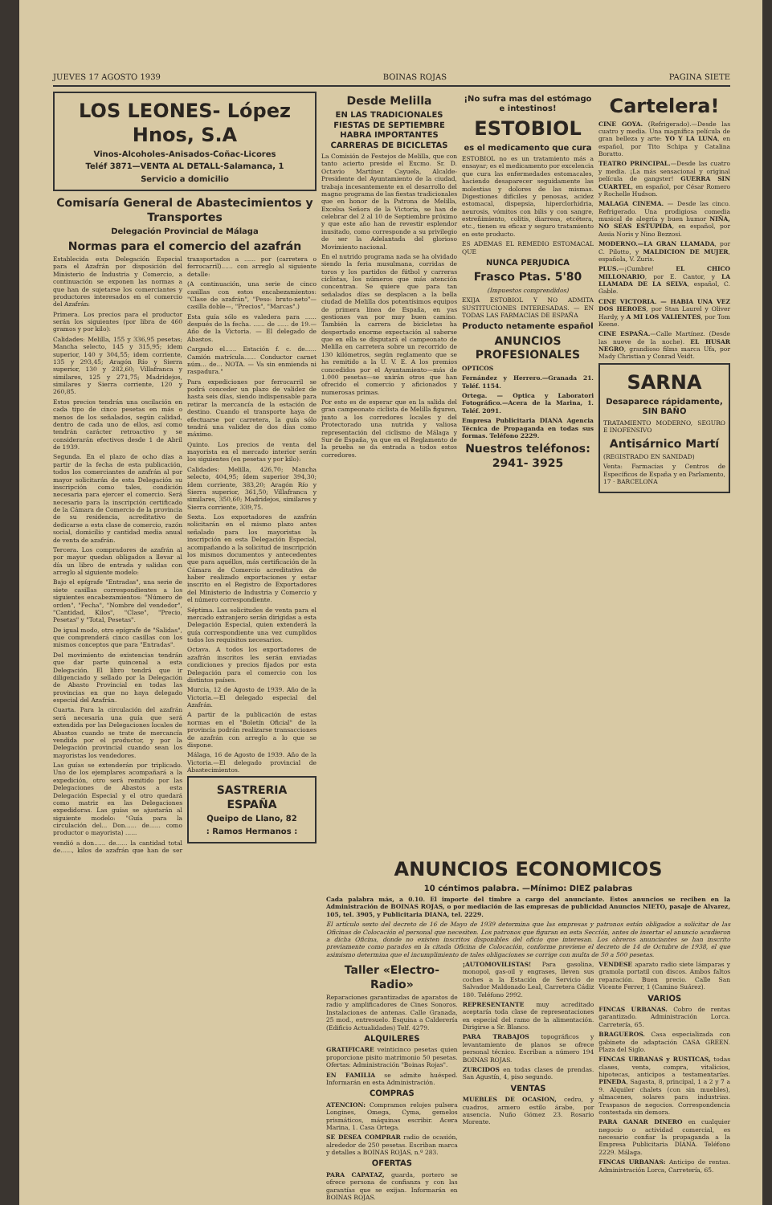JUEVES 17 AGOSTO 1939 BOINAS ROJAS PAGINA SIETE
LOS LEONES- López Hnos, S.A
Vinos-Alcoholes-Anisados-Coñac-Licores
Teléf 3871—VENTA AL DETALL-Salamanca, 1
Servicio a domicilio
Comisaría General de Abastecimientos y Transportes
Delegación Provincial de Málaga
Normas para el comercio del azafrán
Establecida esta Delegación Especial para el Azafrán por disposición del Ministerio de Industria y Comercio, a continuación se exponen las normas a que han de sujetarse los comerciantes y productores interesados en el comercio del Azafrán:
Primera. Los precios para el productor serán los siguientes (por libra de 460 gramos y por kilo):
Calidades: Melilla, 155 y 336,95 pesetas; Mancha selecto, 145 y 315,95; idem superior, 140 y 304,55; idem corriente, 135 y 293,45; Aragón Río y Sierra superior, 130 y 282,60; Villafranca y similares, 125 y 271,75; Madridejos, similares y Sierra corriente, 120 y 260,85.
Estos precios tendrán una oscilación en cada tipo de cinco pesetas en más o menos de los señalados, según calidad, dentro de cada uno de ellos, así como tendrán carácter retroactivo y se considerarán efectivos desde 1 de Abril de 1939.
Segunda. En el plazo de ocho días a partir de la fecha de esta publicación, todos los comerciantes de azafrán al por mayor solicitarán de esta Delegación su inscripción como tales, condición necesaria para ejercer el comercio. Será necesario para la inscripción certificado de la Cámara de Comercio de la provincia de su residencia, acreditativo de dedicarse a esta clase de comercio, razón social, domicilio y cantidad media anual de venta de azafrán.
Tercera. Los compradores de azafrán al por mayor quedan obligados a llevar al día un libro de entrada y salidas con arreglo al siguiente modelo:
Bajo el epígrafe "Entradas", una serie de siete casillas correspondientes a los siguientes encabezamientos: "Número de orden", "Fecha", "Nombre del vendedor", "Cantidad, Kilos", "Clase", "Precio, Pesetas" y "Total, Pesetas".
De igual modo, otro epígrafe de "Salidas", que comprenderá cinco casillas con los mismos conceptos que para "Entradas".
Del movimiento de existencias tendrán que dar parte quincenal a esta Delegación. El libro tendrá que ir diligenciado y sellado por la Delegación de Abasto Provincial en todas las provincias en que no haya delegado especial del Azafrán.
Cuarta. Para la circulación del azafrán será necesaria una guía que será extendida por las Delegaciones locales de Abastos cuando se trate de mercancía vendida por el productor, y por la Delegación provincial cuando sean los mayoristas los vendedores.
Las guías se extenderán por triplicado. Uno de los ejemplares acompañará a la expedición, otro será remitido por las Delegaciones de Abastos a esta Delegación Especial y el otro quedará como matriz en las Delegaciones expedidoras. Las guías se ajustarán al siguiente modelo: "Guía para la circulación del... Don...... de...... como productor o mayorista) ......
vendió a don...... de...... la cantidad total de......, kilos de azafrán que han de ser transportados a ...... por (carretera o ferrocarril)...... con arreglo al siguiente detalle:
(A continuación, una serie de cinco casillas con estos encabezamientos: "Clase de azafrán", "Peso: bruto-neto"—casilla doble—, "Precios", "Marcas".)
Esta guía sólo es valedera para ...... después de la fecha. ...... de ...... de 19.—Año de la Victoria. — El delegado de Abastos.
Cargado el...... Estación f. c. de...... Camión matrícula...... Conductor carnet núm... de... NOTA. — Va sin enmienda ni raspadura."
Para expediciones por ferrocarril se podrá conceder un plazo de validez de hasta seis días, siendo indispensable para retirar la mercancía de la estación de destino. Cuando el transporte haya de efectuarse por carretera, la guía sólo tendrá una validez de dos días como máximo.
Quinto. Los precios de venta del mayorista en el mercado interior serán los siguientes (en pesetas y por kilo):
Calidades: Melilla, 426,70; Mancha selecto, 404,95; ídem superior 394,30; ídem corriente, 383,20; Aragón Río y Sierra superior, 361,50; Villafranca y similares, 350,60; Madridejos, similares y Sierra corriente, 339,75.
Sexta. Los exportadores de azafrán solicitarán en el mismo plazo antes señalado para los mayoristas la inscripción en esta Delegación Especial, acompañando a la solicitud de inscripción los mismos documentos y antecedentes que para aquéllos, más certificación de la Cámara de Comercio acreditativa de haber realizado exportaciones y estar inscrito en el Registro de Exportadores del Ministerio de Industria y Comercio y el número correspondiente.
Séptima. Las solicitudes de venta para el mercado extranjero serán dirigidas a esta Delegación Especial, quien extenderá la guía correspondiente una vez cumplidos todos los requisitos necesarios.
Octava. A todos los exportadores de azafrán inscritos les serán enviadas condiciones y precios fijados por esta Delegación para el comercio con los distintos países.
Murcia, 12 de Agosto de 1939. Año de la Victoria.—El delegado especial del Azafrán.
A partir de la publicación de estas normas en el "Boletín Oficial" de la provincia podrán realizarse transacciones de azafrán con arreglo a lo que se dispone.
Málaga, 16 de Agosto de 1939. Año de la Victoria.—El delegado provincial de Abastecimientos.
SASTRERIA ESPAÑA
Queipo de Llano, 82
: Ramos Hermanos :
Desde Melilla
EN LAS TRADICIONALES FIESTAS DE SEPTIEMBRE HABRA IMPORTANTES CARRERAS DE BICICLETAS
La Comisión de Festejos de Melilla, que con tanto acierto preside el Excmo. Sr. D. Octavio Martínez Cayuela, Alcalde-Presidente del Ayuntamiento de la ciudad, trabaja incesantemente en el desarrollo del magno programa de las fiestas tradicionales que en honor de la Patrona de Melilla, Excelsa Señora de la Victoria, se han de celebrar del 2 al 10 de Septiembre próximo y que este año han de revestir esplendor inusitado, como corresponde a su privilegio de ser la Adelantada del glorioso Movimiento nacional.
En el nutrido programa nada se ha olvidado siendo la feria musulmana, corridas de toros y los partidos de fútbol y carreras ciclistas, los números que más atención concentran. Se quiere que para tan señalados días se desplacen a la bella ciudad de Melilla dos potentísimos equipos de primera línea de España, en yas gestiones van por muy buen camino. También la carrera de bicicletas ha despertado enorme expectación al saberse que en ella se disputará el campeonato de Melilla en carretera sobre un recorrido de 130 kilómetros, según reglamento que se ha remitido a la U. V. E. A los premios concedidos por el Ayuntamiento—más de 1.000 pesetas—se unirán otros que han ofrecido el comercio y aficionados y numerosas primas.
Por esto es de esperar que en la salida del gran campeonato ciclista de Melilla figuren, junto a los corredores locales y del Protectorado una nutrida y valiosa representación del ciclismo de Málaga y Sur de España, ya que en el Reglamento de la prueba se da entrada a todos estos corredores.
¡No sufra mas del estómago e intestinos!
ESTOBIOL
es el medicamento que cura
ESTOBIOL no es un tratamiento más a ensayar; es el medicamento por excelencia que cura las enfermedades estomacales, haciendo desaparecer seguidamente las molestias y dolores de las mismas. Digestiones difíciles y penosas, acidez estomacal, dispepsia, hiperclorhidria, neurosis, vómitos con bilis y con sangre, estreñimiento, colitis, diarreas, etcétera, etc., tienen su eficaz y seguro tratamiento en este producto.
ES ADEMAS EL REMEDIO ESTOMACAL QUE
NUNCA PERJUDICA
Frasco Ptas. 5'80
(Impuestos comprendidos)
EXIJA ESTOBIOL Y NO ADMITA SUSTITUCIONES INTERESADAS. — EN TODAS LAS FARMACIAS DE ESPAÑA
Producto netamente español
ANUNCIOS PROFESIONALES
OPTICOS
Fernández y Herrero.—Granada 21. Teléf. 1154.
Ortega. — Optica y Laboratori Fotográfico.—Acera de la Marina, 1. Teléf. 2091.
Empresa Publicitaria DIANA Agencia Técnica de Propaganda en todas sus formas. Teléfono 2229.
Nuestros teléfonos: 2941- 3925
Cartelera!
CINE GOYA. (Refrigerado).—Desde las cuatro y media. Una magnífica película de gran belleza y arte: YO Y LA LUNA, en español, por Tito Schipa y Catalina Boratto.
TEATRO PRINCIPAL.—Desde las cuatro y media. ¡La más sensacional y original película de gangster! GUERRA SIN CUARTEL, en español, por César Romero y Rochelle Hudson.
MALAGA CINEMA. — Desde las cinco. Refrigerado. Una prodigiosa comedia musical de alegría y buen humor NIÑA, NO SEAS ESTUPIDA, en español, por Assia Noris y Nino Bezzosi.
MODERNO.—LA GRAN LLAMADA, por C. Pilotto, y MALDICION DE MUJER, española, V. Zuris.
PLUS.—¡Cumbre! EL CHICO MILLONARIO, por E. Cantor, y LA LLAMADA DE LA SELVA, español, C. Gable.
CINE VICTORIA. — HABIA UNA VEZ DOS HEROES, por Stan Laurel y Oliver Hardy, y A MI LOS VALIENTES, por Tom Keene.
CINE ESPAÑA.—Calle Martínez. (Desde las nueve de la noche). EL HUSAR NEGRO, grandioso films marca Ufa, por Mady Christian y Conrad Veidt.
SARNA
Desaparece rápidamente, SIN BAÑO
TRATAMIENTO MODERNO, SEGURO E INOFENSIVO
Antisárnico Martí
(REGISTRADO EN SANIDAD)
Venta: Farmacias y Centros de Específicos de España y en Parlamento, 17 · BARCELONA
ANUNCIOS ECONOMICOS
10 céntimos palabra. —Mínimo: DIEZ palabras
Cada palabra más, a 0.10. El importe del timbre a cargo del anunciante. Estos anuncios se reciben en la Administración de BOINAS ROJAS, o por mediación de las empresas de publicidad Anuncios NIETO, pasaje de Alvarez, 105, tel. 3905, y Publicitaria DIANA, tel. 2229.
El artículo sexto del decreto de 16 de Mayo de 1939 determina que las empresas y patronos están obligados a solicitar de las Oficinas de Colocación el personal que necesiten. Los patronos que figuran en esta Sección, antes de insertar el anuncio acudieron a dicha Oficina, donde no existen inscritos disponibles del oficio que interesan. Los obreros anunciantes se han inscrito previamente como parados en la citada Oficina de Colocación, conforme previene el decreto de 14 de Octubre de 1938, el que asimismo determina que el incumplimiento de tales obligaciones se corrige con multa de 50 a 500 pesetas.
Taller «Electro-Radio»
Reparaciones garantizadas de aparatos de radio y amplificadores de Cines Sonoros. Instalaciones de antenas. Calle Granada, 25 mod., entresuelo. Esquina a Calderería (Edificio Actualidades) Telf. 4279.
ALQUILERES
GRATIFICARE veinticinco pesetas quien proporcione pisito matrimonio 50 pesetas. Ofertas: Administración "Boinas Rojas".
EN FAMILIA se admite huésped. Informarán en esta Administración.
COMPRAS
ATENCION: Compramos relojes pulsera Longines, Omega, Cyma, gemelos prismáticos, máquinas escribir. Acera Marina, 1. Casa Ortega.
SE DESEA COMPRAR radio de ocasión, alrededor de 250 pesetas. Escriban marca y detalles a BOINAS ROJAS, n.º 283.
OFERTAS
PARA CAPATAZ, guarda, portero se ofrece persona de confianza y con las garantías que se exijan. Informarán en BOINAS ROJAS.
¡AUTOMOVILISTAS! Para gasolina, monopol, gas-oil y engrases, lleven sus coches a la Estación de Servicio de Salvador Maldonado Leal, Carretera Cádiz 180. Teléfono 2992.
REPRESENTANTE muy acreditado aceptaría toda clase de representaciones en especial del ramo de la alimentación. Dirigirse a Sr. Blanco.
PARA TRABAJOS topográficos y levantamiento de planos se ofrece personal técnico. Escriban a número 194 BOINAS ROJAS.
ZURCIDOS en todas clases de prendas. San Agustín, 4, piso segundo.
VENTAS
MUEBLES DE OCASION, cedro, y cuadros, armero estilo árabe, por ausencia. Nuño Gómez 23. Rosario Morente.
VENDESE aparato radio siete lámparas y gramola portatil con discos. Ambos faltos reparación. Buen precio. Calle San Vicente Ferrer, 1 (Camino Suárez).
VARIOS
FINCAS URBANAS. Cobro de rentas garantizado. Administración Lorca. Carretería, 65.
BRAGUEROS. Casa especializada con gabinete de adaptación CASA GREEN. Plaza del Siglo.
FINCAS URBANAS y RUSTICAS, todas clases, venta, compra, vitalicios, hipotecas, anticipos a testamentarías. PINEDA, Sagasta, 8, principal, 1 a 2 y 7 a 9. Alquiler chalets (con sin muebles), almacenes, solares para industrias. Traspasos de negocios. Correspondencia contestada sin demora.
PARA GANAR DINERO en cualquier negocio o actividad comercial, es necesario confiar la propaganda a la Empresa Publicitaria DIANA. Teléfono 2229. Málaga.
FINCAS URBANAS: Anticipo de rentas. Administración Lorca, Carretería, 65.